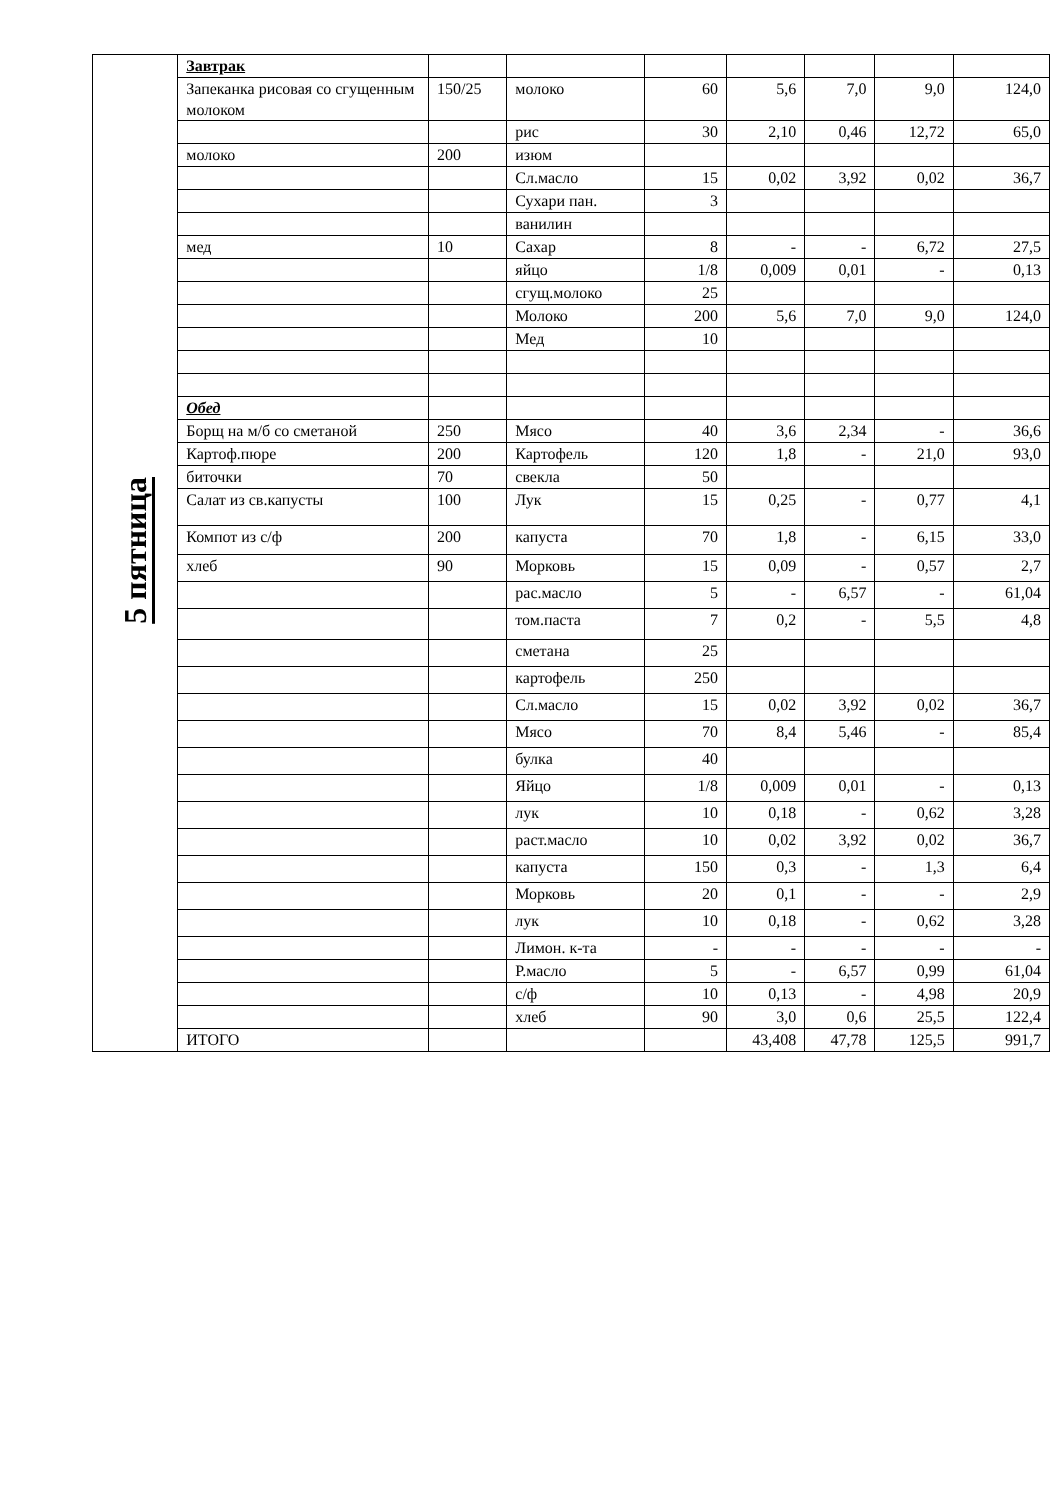| 5 пятница | Завтрак | | | | | | | |
| | Запеканка рисовая со сгущенным молоком | 150/25 | молоко | 60 | 5,6 | 7,0 | 9,0 | 124,0 |
| | | | рис | 30 | 2,10 | 0,46 | 12,72 | 65,0 |
| | молоко | 200 | изюм | | | | | |
| | | | Сл.масло | 15 | 0,02 | 3,92 | 0,02 | 36,7 |
| | | | Сухари пан. | 3 | | | | |
| | | | ванилин | | | | | |
| | мед | 10 | Сахар | 8 | - | - | 6,72 | 27,5 |
| | | | яйцо | 1/8 | 0,009 | 0,01 | - | 0,13 |
| | | | сгущ.молоко | 25 | | | | |
| | | | Молоко | 200 | 5,6 | 7,0 | 9,0 | 124,0 |
| | | | Мед | 10 | | | | |
| | Обед | | | | | | | |
| | Борщ на м/б со сметаной | 250 | Мясо | 40 | 3,6 | 2,34 | - | 36,6 |
| | Картоф.пюре | 200 | Картофель | 120 | 1,8 | - | 21,0 | 93,0 |
| | биточки | 70 | свекла | 50 | | | | |
| | Салат из св.капусты | 100 | Лук | 15 | 0,25 | - | 0,77 | 4,1 |
| | Компот из с/ф | 200 | капуста | 70 | 1,8 | - | 6,15 | 33,0 |
| | хлеб | 90 | Морковь | 15 | 0,09 | - | 0,57 | 2,7 |
| | | | рас.масло | 5 | - | 6,57 | - | 61,04 |
| | | | том.паста | 7 | 0,2 | - | 5,5 | 4,8 |
| | | | сметана | 25 | | | | |
| | | | картофель | 250 | | | | |
| | | | Сл.масло | 15 | 0,02 | 3,92 | 0,02 | 36,7 |
| | | | Мясо | 70 | 8,4 | 5,46 | - | 85,4 |
| | | | булка | 40 | | | | |
| | | | Яйцо | 1/8 | 0,009 | 0,01 | - | 0,13 |
| | | | лук | 10 | 0,18 | - | 0,62 | 3,28 |
| | | | раст.масло | 10 | 0,02 | 3,92 | 0,02 | 36,7 |
| | | | капуста | 150 | 0,3 | - | 1,3 | 6,4 |
| | | | Морковь | 20 | 0,1 | - | - | 2,9 |
| | | | лук | 10 | 0,18 | - | 0,62 | 3,28 |
| | | | Лимон. к-та | - | - | - | - | - |
| | | | Р.масло | 5 | - | 6,57 | 0,99 | 61,04 |
| | | | с/ф | 10 | 0,13 | - | 4,98 | 20,9 |
| | | | хлеб | 90 | 3,0 | 0,6 | 25,5 | 122,4 |
| | ИТОГО | | | | 43,408 | 47,78 | 125,5 | 991,7 |